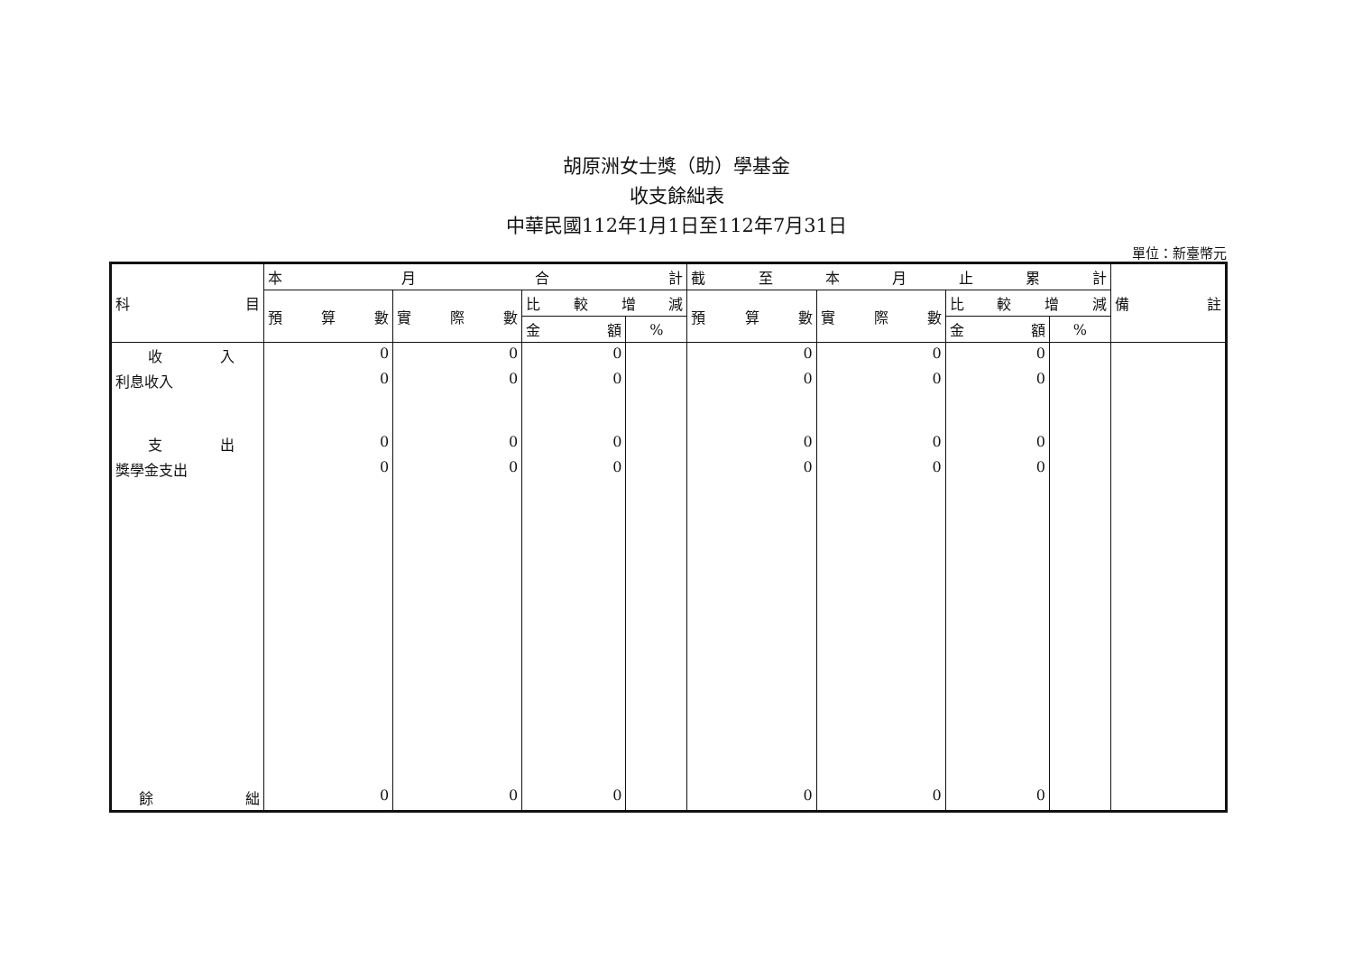胡原洲女士獎（助）學基金
收支餘絀表
中華民國112年1月1日至112年7月31日
單位：新臺幣元
| 科 目 | 本 月 合 計 | | | | 截 至 本 月 止 累 計 | | | | 備 註 |
| --- | --- | --- | --- | --- | --- | --- | --- | --- | --- |
| | 預 算 數 | 實 際 數 | 比 較 增 減 | | 預 算 數 | 實 際 數 | 比 較 增 減 | | |
| | | | 金 額 | % | | | 金 額 | % | |
| 收 入 | 0 | 0 | 0 | | 0 | 0 | 0 | | |
| 利息收入 | 0 | 0 | 0 | | 0 | 0 | 0 | | |
| 支 出 | 0 | 0 | 0 | | 0 | 0 | 0 | | |
| 獎學金支出 | 0 | 0 | 0 | | 0 | 0 | 0 | | |
| 餘 絀 | 0 | 0 | 0 | | 0 | 0 | 0 | | |